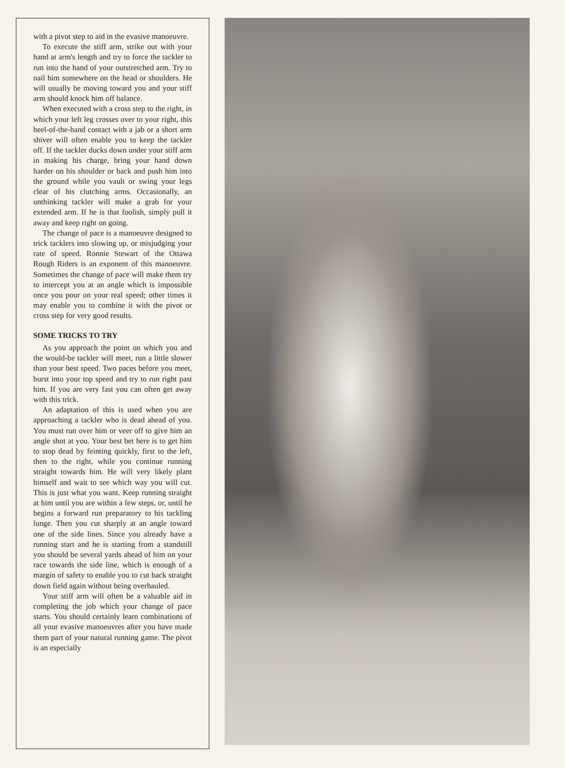with a pivot step to aid in the evasive manoeuvre.
To execute the stiff arm, strike out with your hand at arm's length and try to force the tackler to run into the hand of your outstretched arm. Try to nail him somewhere on the head or shoulders. He will usually be moving toward you and your stiff arm should knock him off balance.
When executed with a cross step to the right, in which your left leg crosses over to your right, this heel-of-the-hand contact with a jab or a short arm shiver will often enable you to keep the tackler off. If the tackler ducks down under your stiff arm in making his charge, bring your hand down harder on his shoulder or back and push him into the ground while you vault or swing your legs clear of his clutching arms. Occasionally, an unthinking tackler will make a grab for your extended arm. If he is that foolish, simply pull it away and keep right on going.
The change of pace is a manoeuvre designed to trick tacklers into slowing up, or misjudging your rate of speed. Ronnie Stewart of the Ottawa Rough Riders is an exponent of this manoeuvre. Sometimes the change of pace will make them try to intercept you at an angle which is impossible once you pour on your real speed; other times it may enable you to combine it with the pivot or cross step for very good results.
SOME TRICKS TO TRY
As you approach the point on which you and the would-be tackler will meet, run a little slower than your best speed. Two paces before you meet, burst into your top speed and try to run right past him. If you are very fast you can often get away with this trick.
An adaptation of this is used when you are approaching a tackler who is dead ahead of you. You must run over him or veer off to give him an angle shot at you. Your best bet here is to get him to stop dead by feinting quickly, first to the left, then to the right, while you continue running straight towards him. He will very likely plant himself and wait to see which way you will cut. This is just what you want. Keep running straight at him until you are within a few steps, or, until he begins a forward run preparatory to his tackling lunge. Then you cut sharply at an angle toward one of the side lines. Since you already have a running start and he is starting from a standstill you should be several yards ahead of him on your race towards the side line, which is enough of a margin of safety to enable you to cut back straight down field again without being overhauled.
Your stiff arm will often be a valuable aid in completing the job which your change of pace starts. You should certainly learn combinations of all your evasive manoeuvres after you have made them part of your natural running game. The pivot is an especially